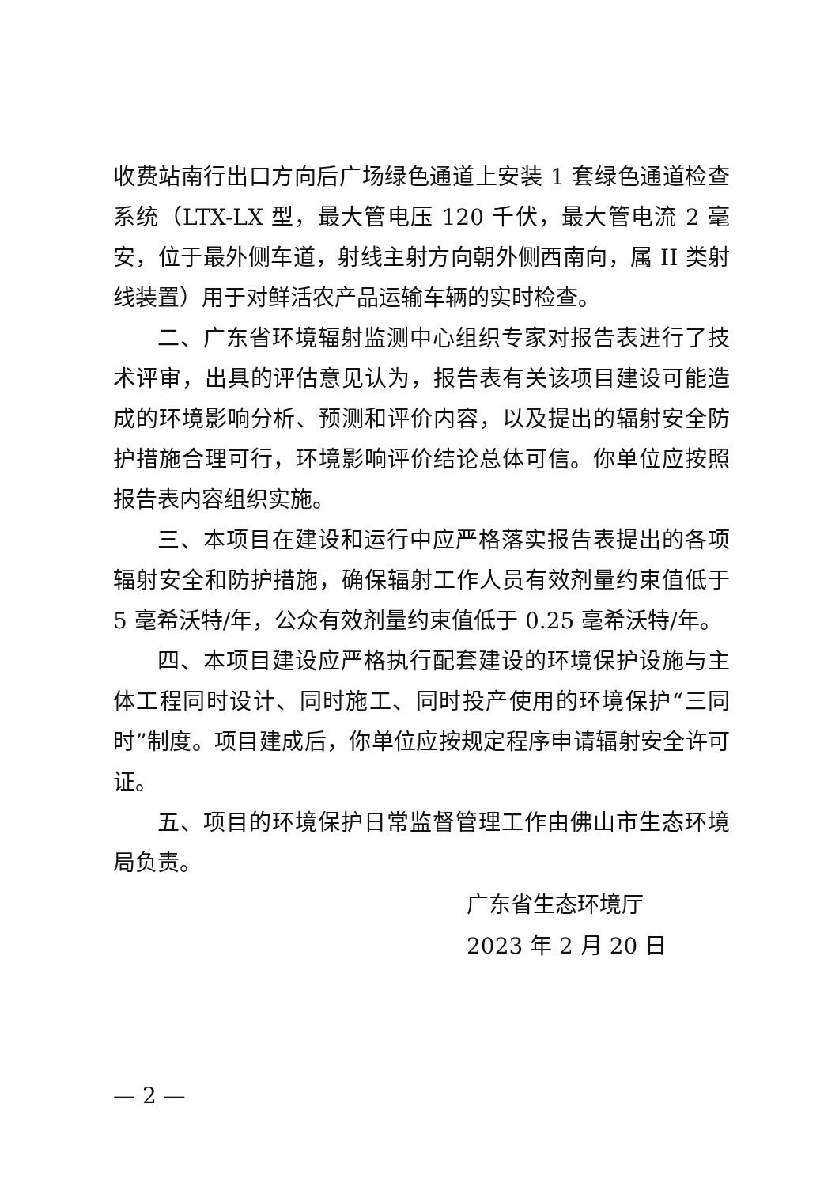收费站南行出口方向后广场绿色通道上安装 1 套绿色通道检查系统（LTX-LX 型，最大管电压 120 千伏，最大管电流 2 毫安，位于最外侧车道，射线主射方向朝外侧西南向，属 II 类射线装置）用于对鲜活农产品运输车辆的实时检查。
二、广东省环境辐射监测中心组织专家对报告表进行了技术评审，出具的评估意见认为，报告表有关该项目建设可能造成的环境影响分析、预测和评价内容，以及提出的辐射安全防护措施合理可行，环境影响评价结论总体可信。你单位应按照报告表内容组织实施。
三、本项目在建设和运行中应严格落实报告表提出的各项辐射安全和防护措施，确保辐射工作人员有效剂量约束值低于 5 毫希沃特/年，公众有效剂量约束值低于 0.25 毫希沃特/年。
四、本项目建设应严格执行配套建设的环境保护设施与主体工程同时设计、同时施工、同时投产使用的环境保护“三同时”制度。项目建成后，你单位应按规定程序申请辐射安全许可证。
五、项目的环境保护日常监督管理工作由佛山市生态环境局负责。
广东省生态环境厅
2023 年 2 月 20 日
— 2 —